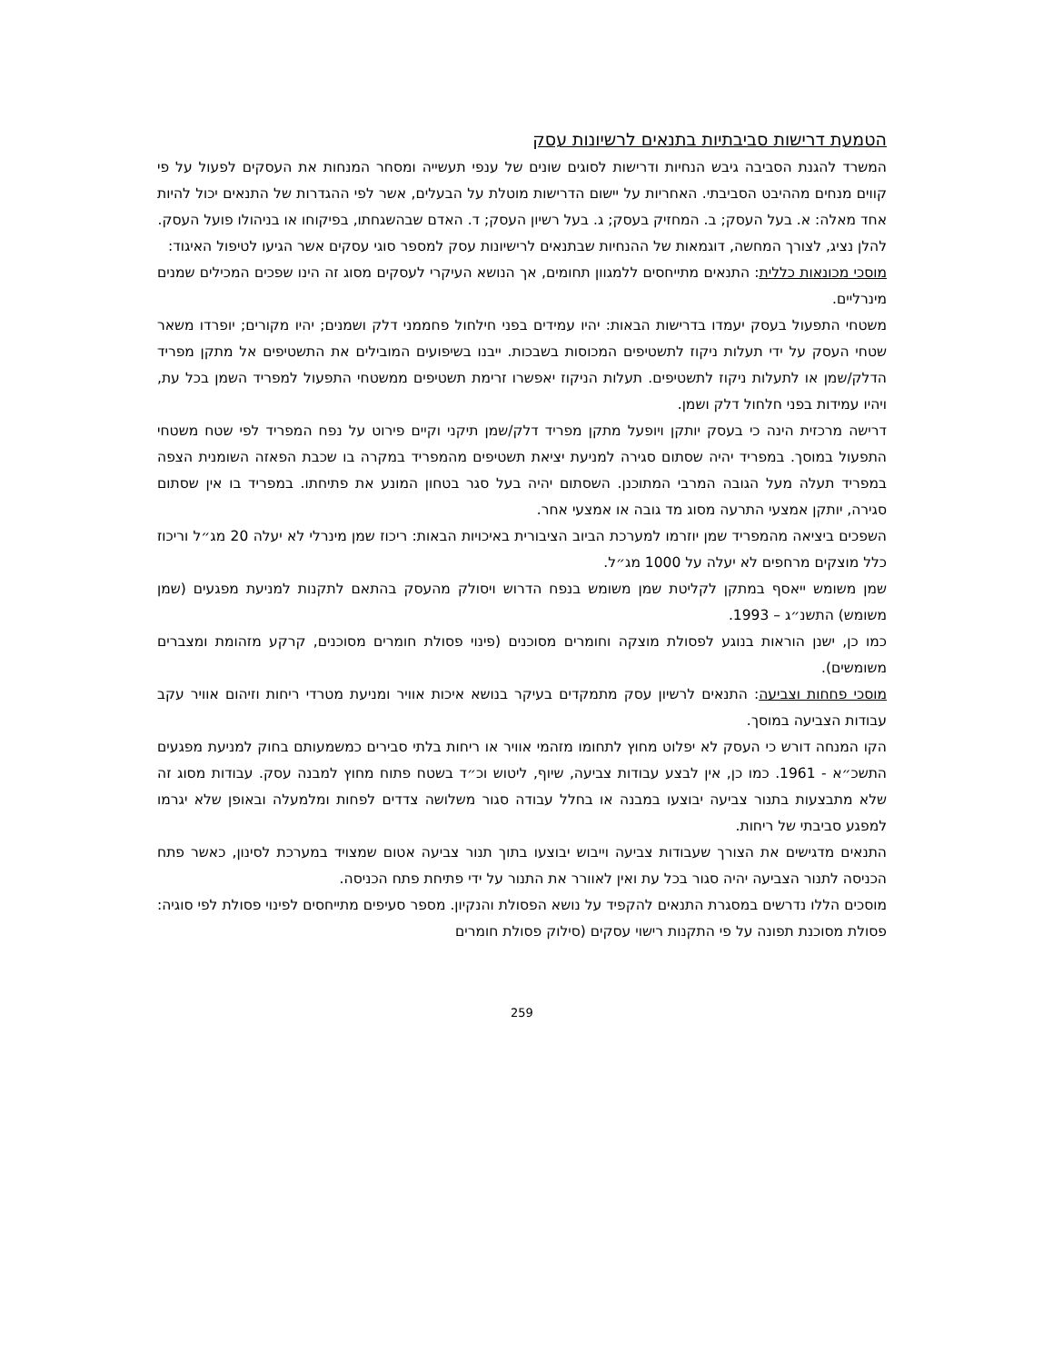הטמעת דרישות סביבתיות בתנאים לרשיונות עסק
המשרד להגנת הסביבה גיבש הנחיות ודרישות לסוגים שונים של ענפי תעשייה ומסחר המנחות את העסקים לפעול על פי קווים מנחים מההיבט הסביבתי. האחריות על יישום הדרישות מוטלת על הבעלים, אשר לפי ההגדרות של התנאים יכול להיות אחד מאלה: א. בעל העסק; ב. המחזיק בעסק; ג. בעל רשיון העסק; ד. האדם שבהשגחתו, בפיקוחו או בניהולו פועל העסק.
להלן נציג, לצורך המחשה, דוגמאות של ההנחיות שבתנאים לרישיונות עסק למספר סוגי עסקים אשר הגיעו לטיפול האיגוד:
מוסכי מכונאות כללית: התנאים מתייחסים ללמגוון תחומים, אך הנושא העיקרי לעסקים מסוג זה הינו שפכים המכילים שמנים מינרליים.
משטחי התפעול בעסק יעמדו בדרישות הבאות: יהיו עמידים בפני חילחול פחממני דלק ושמנים; יהיו מקורים; יופרדו משאר שטחי העסק על ידי תעלות ניקוז לתשטיפים המכוסות בשבכות. ייבנו בשיפועים המובילים את התשטיפים אל מתקן מפריד הדלק/שמן או לתעלות ניקוז לתשטיפים. תעלות הניקוז יאפשרו זרימת תשטיפים ממשטחי התפעול למפריד השמן בכל עת, ויהיו עמידות בפני חלחול דלק ושמן.
דרישה מרכזית הינה כי בעסק יותקן ויופעל מתקן מפריד דלק/שמן תיקני וקיים פירוט על נפח המפריד לפי שטח משטחי התפעול במוסך. במפריד יהיה שסתום סגירה למניעת יציאת תשטיפים מהמפריד במקרה בו שכבת הפאזה השומנית הצפה במפריד תעלה מעל הגובה המרבי המתוכנן. השסתום יהיה בעל סגר בטחון המונע את פתיחתו. במפריד בו אין שסתום סגירה, יותקן אמצעי התרעה מסוג מד גובה או אמצעי אחר.
השפכים ביציאה מהמפריד שמן יוזרמו למערכת הביוב הציבורית באיכויות הבאות: ריכוז שמן מינרלי לא יעלה 20 מג״ל וריכוז כלל מוצקים מרחפים לא יעלה על 1000 מג״ל.
שמן משומש ייאסף במתקן לקליטת שמן משומש בנפח הדרוש ויסולק מהעסק בהתאם לתקנות למניעת מפגעים (שמן משומש) התשנ״ג – 1993.
כמו כן, ישנן הוראות בנוגע לפסולת מוצקה וחומרים מסוכנים (פינוי פסולת חומרים מסוכנים, קרקע מזהומת ומצברים משומשים).
מוסכי פחחות וצביעה: התנאים לרשיון עסק מתמקדים בעיקר בנושא איכות אוויר ומניעת מטרדי ריחות וזיהום אוויר עקב עבודות הצביעה במוסך.
הקו המנחה דורש כי העסק לא יפלוט מחוץ לתחומו מזהמי אוויר או ריחות בלתי סבירים כמשמעותם בחוק למניעת מפגעים התשכ״א - 1961. כמו כן, אין לבצע עבודות צביעה, שיוף, ליטוש וכ״ד בשטח פתוח מחוץ למבנה עסק. עבודות מסוג זה שלא מתבצעות בתנור צביעה יבוצעו במבנה או בחלל עבודה סגור משלושה צדדים לפחות ומלמעלה ובאופן שלא יגרמו למפגע סביבתי של ריחות.
התנאים מדגישים את הצורך שעבודות צביעה וייבוש יבוצעו בתוך תנור צביעה אטום שמצויד במערכת לסינון, כאשר פתח הכניסה לתנור הצביעה יהיה סגור בכל עת ואין לאוורר את התנור על ידי פתיחת פתח הכניסה.
מוסכים הללו נדרשים במסגרת התנאים להקפיד על נושא הפסולת והנקיון. מספר סעיפים מתייחסים לפינוי פסולת לפי סוגיה: פסולת מסוכנת תפונה על פי התקנות רישוי עסקים (סילוק פסולת חומרים
259